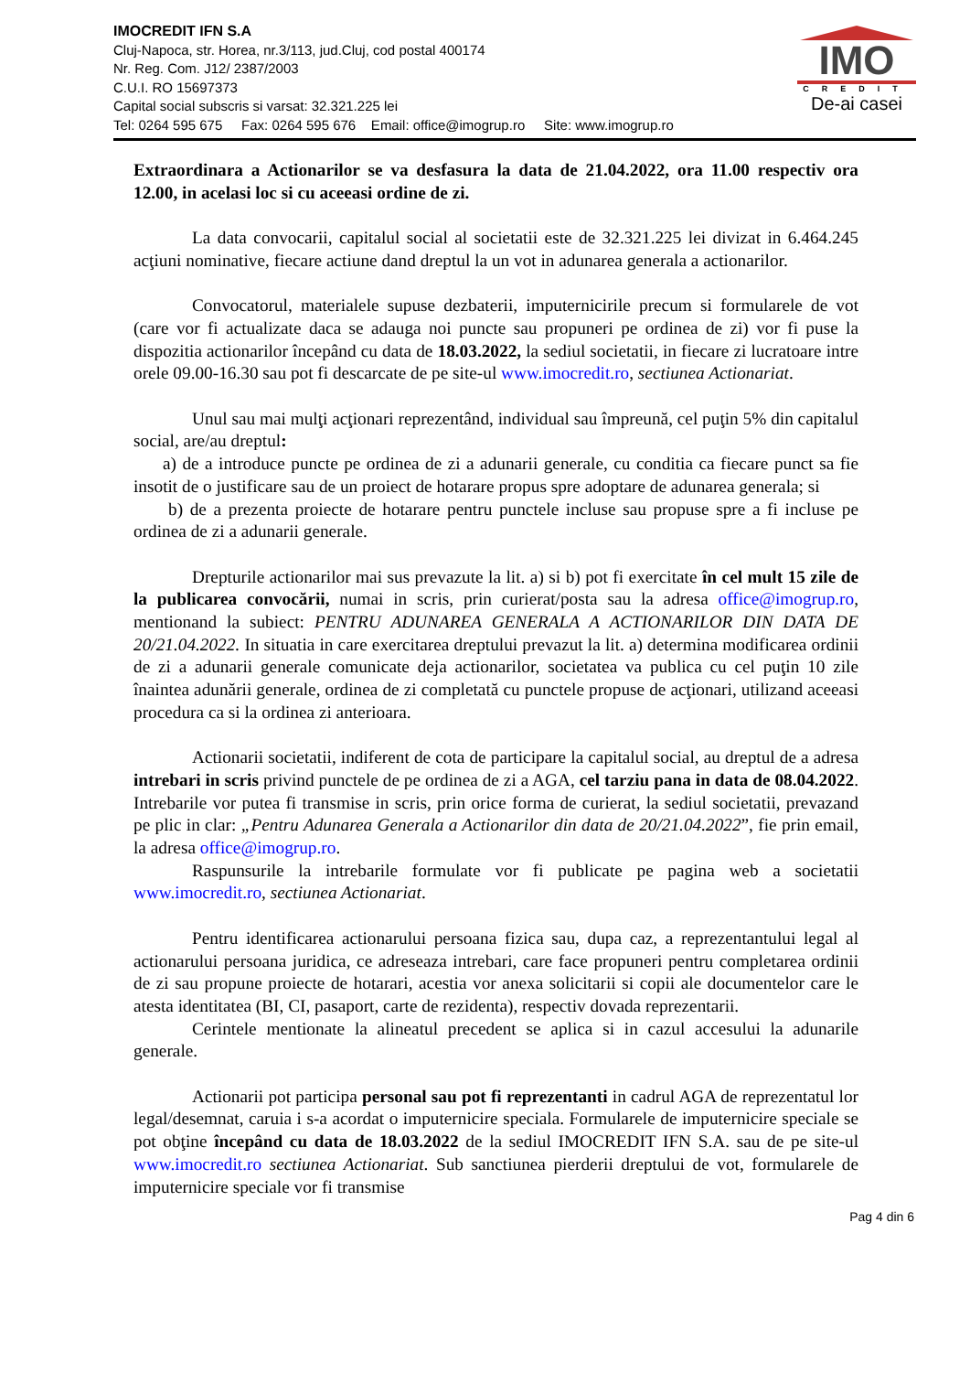IMOCREDIT IFN S.A
Cluj-Napoca, str. Horea, nr.3/113, jud.Cluj, cod postal 400174
Nr. Reg. Com. J12/ 2387/2003
C.U.I. RO 15697373
Capital social subscris si varsat: 32.321.225 lei
Tel: 0264 595 675 Fax: 0264 595 676 Email: office@imogrup.ro Site: www.imogrup.ro
IMO
CREDIT
De-ai casei
Extraordinara a Actionarilor se va desfasura la data de 21.04.2022, ora 11.00 respectiv ora 12.00, in acelasi loc si cu aceeasi ordine de zi.
La data convocarii, capitalul social al societatii este de 32.321.225 lei divizat in 6.464.245 acţiuni nominative, fiecare actiune dand dreptul la un vot in adunarea generala a actionarilor.
Convocatorul, materialele supuse dezbaterii, imputernicirile precum si formularele de vot (care vor fi actualizate daca se adauga noi puncte sau propuneri pe ordinea de zi) vor fi puse la dispozitia actionarilor începând cu data de 18.03.2022, la sediul societatii, in fiecare zi lucratoare intre orele 09.00-16.30 sau pot fi descarcate de pe site-ul www.imocredit.ro, sectiunea Actionariat.
Unul sau mai mulţi acţionari reprezentând, individual sau împreună, cel puţin 5% din capitalul social, are/au dreptul:
a) de a introduce puncte pe ordinea de zi a adunarii generale, cu conditia ca fiecare punct sa fie insotit de o justificare sau de un proiect de hotarare propus spre adoptare de adunarea generala; si
b) de a prezenta proiecte de hotarare pentru punctele incluse sau propuse spre a fi incluse pe ordinea de zi a adunarii generale.
Drepturile actionarilor mai sus prevazute la lit. a) si b) pot fi exercitate în cel mult 15 zile de la publicarea convocării, numai in scris, prin curierat/posta sau la adresa office@imogrup.ro, mentionand la subiect: PENTRU ADUNAREA GENERALA A ACTIONARILOR DIN DATA DE 20/21.04.2022. In situatia in care exercitarea dreptului prevazut la lit. a) determina modificarea ordinii de zi a adunarii generale comunicate deja actionarilor, societatea va publica cu cel puţin 10 zile înaintea adunării generale, ordinea de zi completată cu punctele propuse de acţionari, utilizand aceeasi procedura ca si la ordinea zi anterioara.
Actionarii societatii, indiferent de cota de participare la capitalul social, au dreptul de a adresa intrebari in scris privind punctele de pe ordinea de zi a AGA, cel tarziu pana in data de 08.04.2022. Intrebarile vor putea fi transmise in scris, prin orice forma de curierat, la sediul societatii, prevazand pe plic in clar: „Pentru Adunarea Generala a Actionarilor din data de 20/21.04.2022”, fie prin email, la adresa office@imogrup.ro.
Raspunsurile la intrebarile formulate vor fi publicate pe pagina web a societatii www.imocredit.ro, sectiunea Actionariat.
Pentru identificarea actionarului persoana fizica sau, dupa caz, a reprezentantului legal al actionarului persoana juridica, ce adreseaza intrebari, care face propuneri pentru completarea ordinii de zi sau propune proiecte de hotarari, acestia vor anexa solicitarii si copii ale documentelor care le atesta identitatea (BI, CI, pasaport, carte de rezidenta), respectiv dovada reprezentarii.
Cerintele mentionate la alineatul precedent se aplica si in cazul accesului la adunarile generale.
Actionarii pot participa personal sau pot fi reprezentanti in cadrul AGA de reprezentatul lor legal/desemnat, caruia i s-a acordat o imputernicire speciala. Formularele de imputernicire speciale se pot obţine începând cu data de 18.03.2022 de la sediul IMOCREDIT IFN S.A. sau de pe site-ul www.imocredit.ro sectiunea Actionariat. Sub sanctiunea pierderii dreptului de vot, formularele de imputernicire speciale vor fi transmise
Pag 4 din 6